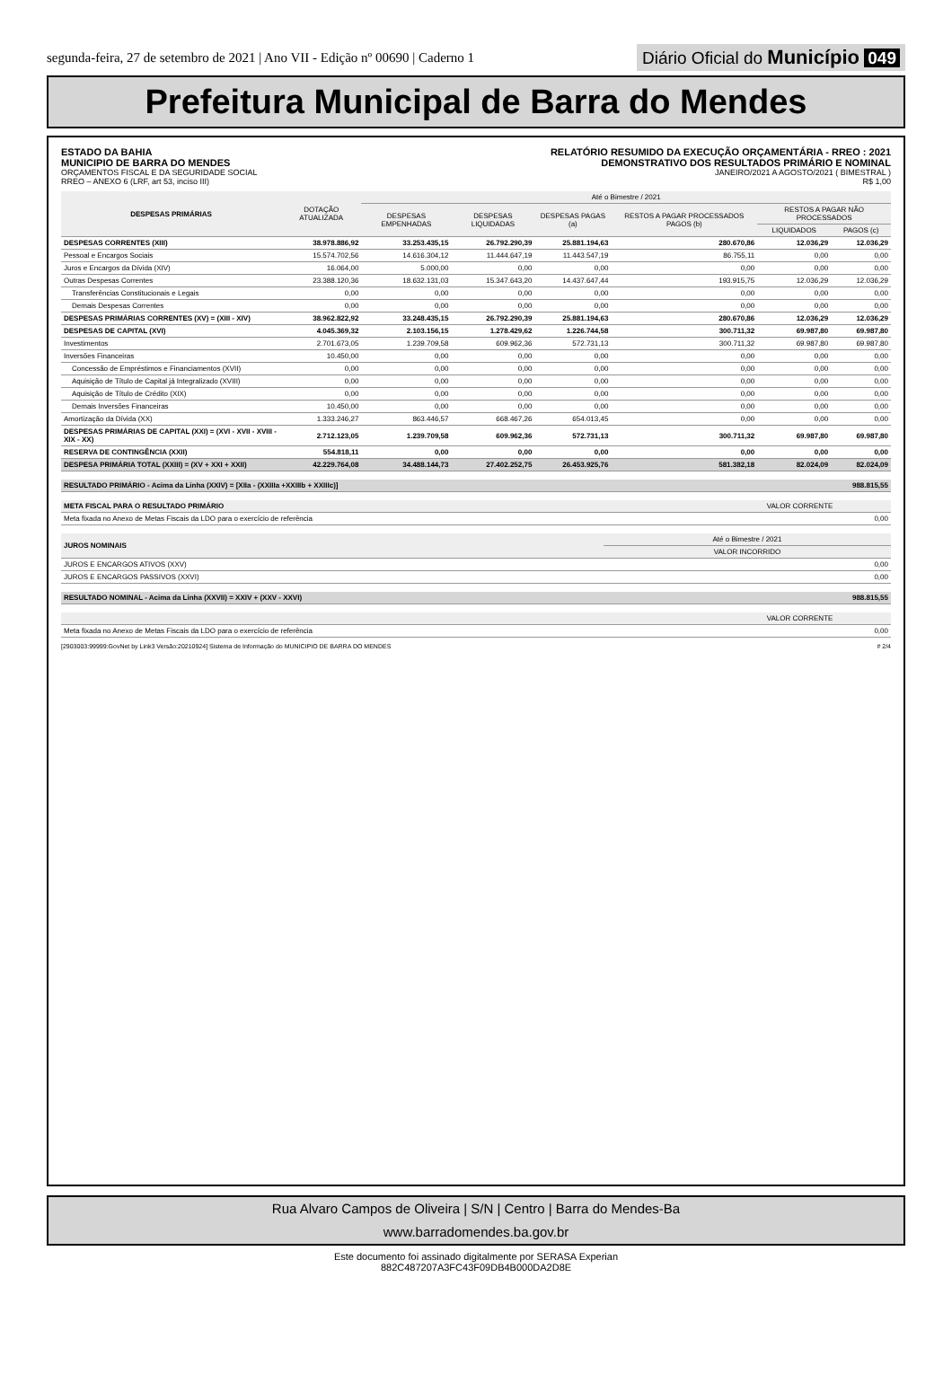segunda-feira, 27 de setembro de 2021 | Ano VII - Edição nº 00690 | Caderno 1
Diário Oficial do Município 049
Prefeitura Municipal de Barra do Mendes
ESTADO DA BAHIA
MUNICIPIO DE BARRA DO MENDES
ORÇAMENTOS FISCAL E DA SEGURIDADE SOCIAL
RREO – ANEXO 6 (LRF, art 53, inciso III)
RELATÓRIO RESUMIDO DA EXECUÇÃO ORÇAMENTÁRIA - RREO : 2021
DEMONSTRATIVO DOS RESULTADOS PRIMÁRIO E NOMINAL
JANEIRO/2021 A AGOSTO/2021 ( BIMESTRAL )
R$ 1,00
| DESPESAS PRIMÁRIAS | DOTAÇÃO ATUALIZADA | Até o Bimestre / 2021 | | | | | |
| --- | --- | --- | --- | --- | --- | --- | --- |
| | | DESPESAS EMPENHADAS | DESPESAS LIQUIDADAS | DESPESAS PAGAS (a) | RESTOS A PAGAR PROCESSADOS PAGOS (b) | RESTOS A PAGAR NÃO PROCESSADOS | |
| | | | | | | LIQUIDADOS | PAGOS (c) |
| DESPESAS CORRENTES (XIII) | 38.978.886,92 | 33.253.435,15 | 26.792.290,39 | 25.881.194,63 | 280.670,86 | 12.036,29 | 12.036,29 |
| Pessoal e Encargos Sociais | 15.574.702,56 | 14.616.304,12 | 11.444.647,19 | 11.443.547,19 | 86.755,11 | 0,00 | 0,00 |
| Juros e Encargos da Dívida (XIV) | 16.064,00 | 5.000,00 | 0,00 | 0,00 | 0,00 | 0,00 | 0,00 |
| Outras Despesas Correntes | 23.388.120,36 | 18.632.131,03 | 15.347.643,20 | 14.437.647,44 | 193.915,75 | 12.036,29 | 12.036,29 |
| Transferências Constitucionais e Legais | 0,00 | 0,00 | 0,00 | 0,00 | 0,00 | 0,00 | 0,00 |
| Demais Despesas Correntes | 0,00 | 0,00 | 0,00 | 0,00 | 0,00 | 0,00 | 0,00 |
| DESPESAS PRIMÁRIAS CORRENTES (XV) = (XIII - XIV) | 38.962.822,92 | 33.248.435,15 | 26.792.290,39 | 25.881.194,63 | 280.670,86 | 12.036,29 | 12.036,29 |
| DESPESAS DE CAPITAL (XVI) | 4.045.369,32 | 2.103.156,15 | 1.278.429,62 | 1.226.744,58 | 300.711,32 | 69.987,80 | 69.987,80 |
| Investimentos | 2.701.673,05 | 1.239.709,58 | 609.962,36 | 572.731,13 | 300.711,32 | 69.987,80 | 69.987,80 |
| Inversões Financeiras | 10.450,00 | 0,00 | 0,00 | 0,00 | 0,00 | 0,00 | 0,00 |
| Concessão de Empréstimos e Financiamentos (XVII) | 0,00 | 0,00 | 0,00 | 0,00 | 0,00 | 0,00 | 0,00 |
| Aquisição de Título de Capital já Integralizado (XVIII) | 0,00 | 0,00 | 0,00 | 0,00 | 0,00 | 0,00 | 0,00 |
| Aquisição de Título de Crédito (XIX) | 0,00 | 0,00 | 0,00 | 0,00 | 0,00 | 0,00 | 0,00 |
| Demais Inversões Financeiras | 10.450,00 | 0,00 | 0,00 | 0,00 | 0,00 | 0,00 | 0,00 |
| Amortização da Dívida (XX) | 1.333.246,27 | 863.446,57 | 668.467,26 | 654.013,45 | 0,00 | 0,00 | 0,00 |
| DESPESAS PRIMÁRIAS DE CAPITAL (XXI) = (XVI - XVII - XVIII - XIX - XX) | 2.712.123,05 | 1.239.709,58 | 609.962,36 | 572.731,13 | 300.711,32 | 69.987,80 | 69.987,80 |
| RESERVA DE CONTINGÊNCIA (XXII) | 554.818,11 | 0,00 | 0,00 | 0,00 | 0,00 | 0,00 | 0,00 |
| DESPESA PRIMÁRIA TOTAL (XXIII) = (XV + XXI + XXII) | 42.229.764,08 | 34.488.144,73 | 27.402.252,75 | 26.453.925,76 | 581.382,18 | 82.024,09 | 82.024,09 |
| RESULTADO PRIMÁRIO - Acima da Linha (XXIV) = [XIIa - (XXIIIa +XXIIIb + XXIIIc)] | 988.815,55 |
| META FISCAL PARA O RESULTADO PRIMÁRIO | VALOR CORRENTE |
| --- | --- |
| Meta fixada no Anexo de Metas Fiscais da LDO para o exercício de referência | 0,00 |
| JUROS NOMINAIS | Até o Bimestre / 2021 |
| --- | --- |
| | VALOR INCORRIDO |
| JUROS E ENCARGOS ATIVOS (XXV) | 0,00 |
| JUROS E ENCARGOS PASSIVOS (XXVI) | 0,00 |
| RESULTADO NOMINAL - Acima da Linha (XXVII) = XXIV + (XXV - XXVI) | 988.815,55 |
| | VALOR CORRENTE |
| --- | --- |
| Meta fixada no Anexo de Metas Fiscais da LDO para o exercício de referência | 0,00 |
[2903003:99999:GovNet by Link3 Versão:20210924] Sistema de Informação do MUNICIPIO DE BARRA DO MENDES # 2/4
Rua Alvaro Campos de Oliveira | S/N | Centro | Barra do Mendes-Ba
www.barradomendes.ba.gov.br
Este documento foi assinado digitalmente por SERASA Experian
882C487207A3FC43F09DB4B000DA2D8E